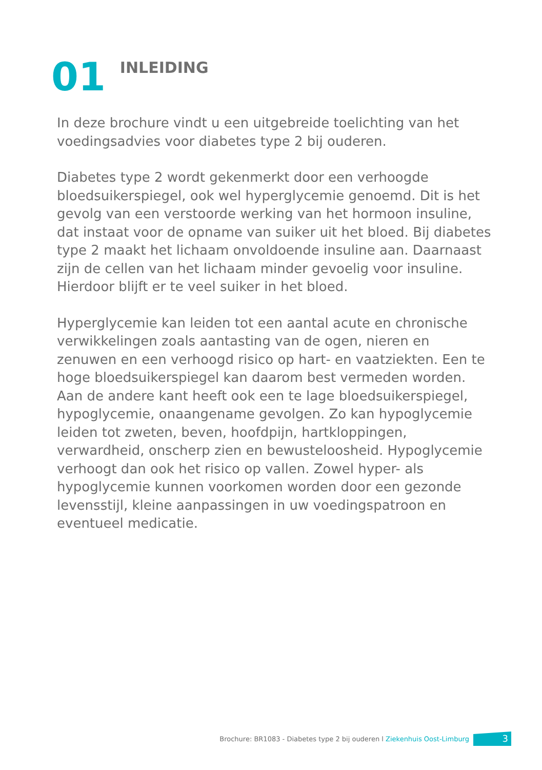01
INLEIDING
In deze brochure vindt u een uitgebreide toelichting van het voedingsadvies voor diabetes type 2 bij ouderen.
Diabetes type 2 wordt gekenmerkt door een verhoogde bloedsuikerspiegel, ook wel hyperglycemie genoemd. Dit is het gevolg van een verstoorde werking van het hormoon insuline, dat instaat voor de opname van suiker uit het bloed. Bij diabetes type 2 maakt het lichaam onvoldoende insuline aan. Daarnaast zijn de cellen van het lichaam minder gevoelig voor insuline. Hierdoor blijft er te veel suiker in het bloed.
Hyperglycemie kan leiden tot een aantal acute en chronische verwikkelingen zoals aantasting van de ogen, nieren en zenuwen en een verhoogd risico op hart- en vaatziekten. Een te hoge bloedsuikerspiegel kan daarom best vermeden worden. Aan de andere kant heeft ook een te lage bloedsuikerspiegel, hypoglycemie, onaangename gevolgen. Zo kan hypoglycemie leiden tot zweten, beven, hoofdpijn, hartkloppingen, verwardheid, onscherp zien en bewusteloosheid. Hypoglycemie verhoogt dan ook het risico op vallen. Zowel hyper- als hypoglycemie kunnen voorkomen worden door een gezonde levensstijl, kleine aanpassingen in uw voedingspatroon en eventueel medicatie.
Brochure: BR1083 - Diabetes type 2 bij ouderen l Ziekenhuis Oost-Limburg
3